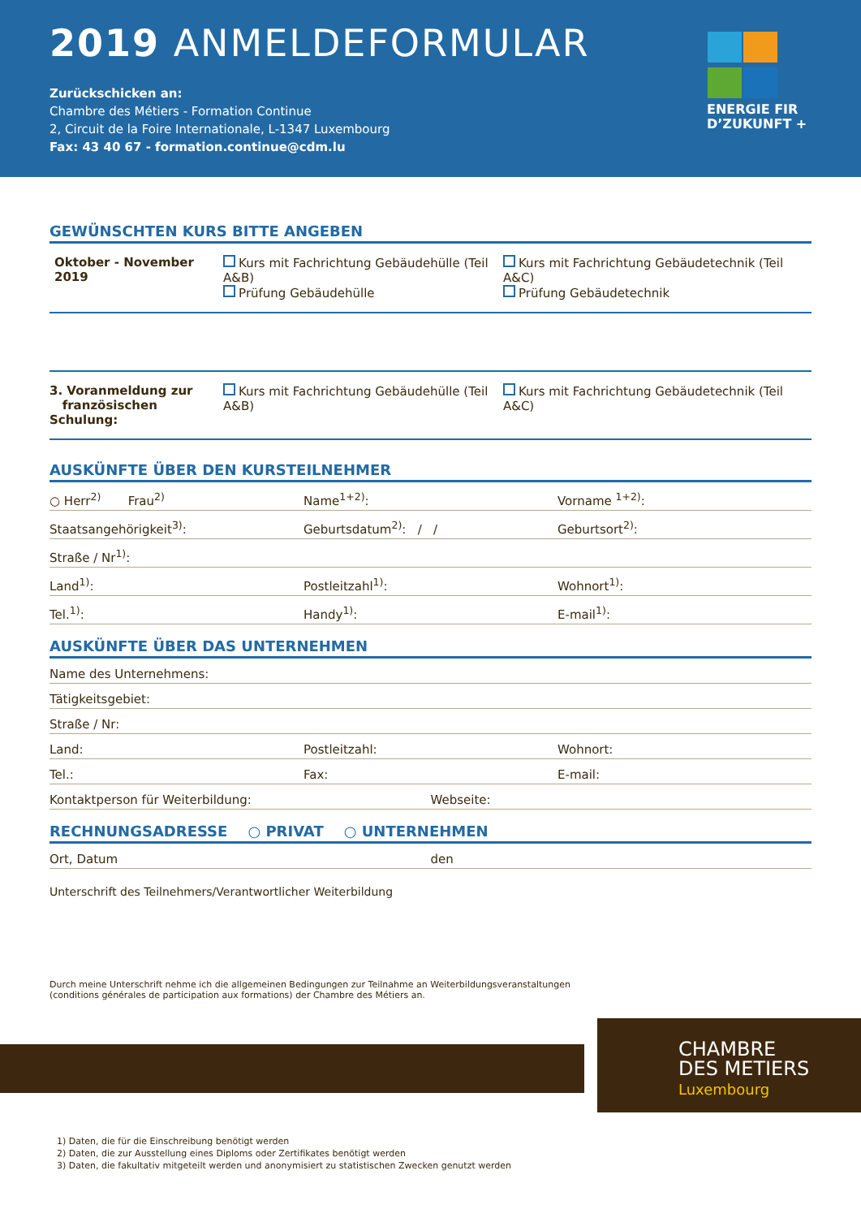2019 ANMELDEFORMULAR
Zurückschicken an:
Chambre des Métiers - Formation Continue
2, Circuit de la Foire Internationale, L-1347 Luxembourg
Fax: 43 40 67 - formation.continue@cdm.lu
ENERGIE FIR
D’ZUKUNFT +
GEWÜNSCHTEN KURS BITTE ANGEBEN
Oktober - November 2019 Kurs mit Fachrichtung Gebäudehülle (Teil A&B)
Prüfung Gebäudehülle
Kurs mit Fachrichtung Gebäudetechnik (Teil A&C)
Prüfung Gebäudetechnik
3. Voranmeldung zur
französischen Schulung:
Kurs mit Fachrichtung Gebäudehülle (Teil A&B)
Kurs mit Fachrichtung Gebäudetechnik (Teil A&C)
AUSKÜNFTE ÜBER DEN KURSTEILNEHMER
○ Herr<sup>2)</sup> Frau<sup>2)</sup> Name<sup>1+2)</sup>: Vorname <sup>1+2)</sup>:
Staatsangehörigkeit<sup>3)</sup>: Geburtsdatum<sup>2)</sup>: / / Geburtsort<sup>2)</sup>:
Straße / Nr<sup>1)</sup>:
Land<sup>1)</sup>: Postleitzahl<sup>1)</sup>: Wohnort<sup>1)</sup>:
Tel.<sup>1)</sup>: Handy<sup>1)</sup>: E-mail<sup>1)</sup>:
AUSKÜNFTE ÜBER DAS UNTERNEHMEN
Name des Unternehmens:
Tätigkeitsgebiet:
Straße / Nr:
Land: Postleitzahl: Wohnort:
Tel.: Fax: E-mail:
Kontaktperson für Weiterbildung:
Webseite:
RECHNUNGSADRESSE ○ PRIVAT ○ UNTERNEHMEN
Ort, Datum den
Unterschrift des Teilnehmers/Verantwortlicher Weiterbildung
Durch meine Unterschrift nehme ich die allgemeinen Bedingungen zur Teilnahme an Weiterbildungsveranstaltungen
(conditions générales de participation aux formations) der Chambre des Métiers an.
CHAMBRE
DES METIERS
Luxembourg
1) Daten, die für die Einschreibung benötigt werden
2) Daten, die zur Ausstellung eines Diploms oder Zertifikates benötigt werden
3) Daten, die fakultativ mitgeteilt werden und anonymisiert zu statistischen Zwecken genutzt werden